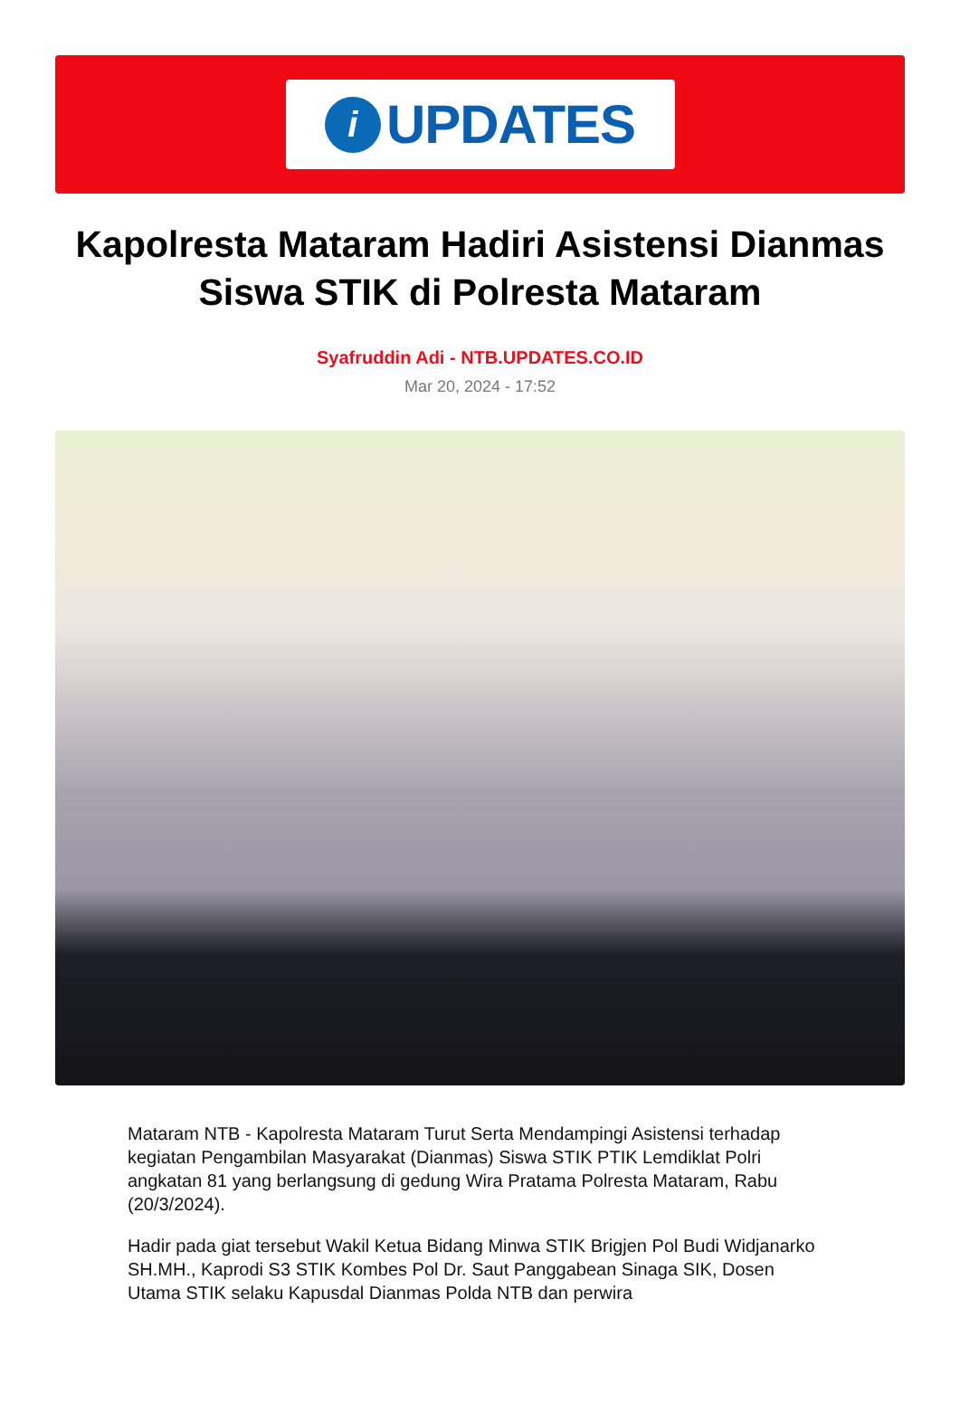i
UPDATES
Kapolresta Mataram Hadiri Asistensi Dianmas Siswa STIK di Polresta Mataram
Syafruddin Adi - NTB.UPDATES.CO.ID
Mar 20, 2024 - 17:52
Mataram NTB - Kapolresta Mataram Turut Serta Mendampingi Asistensi terhadap kegiatan Pengambilan Masyarakat (Dianmas) Siswa STIK PTIK Lemdiklat Polri angkatan 81 yang berlangsung di gedung Wira Pratama Polresta Mataram, Rabu (20/3/2024).
Hadir pada giat tersebut Wakil Ketua Bidang Minwa STIK Brigjen Pol Budi Widjanarko SH.MH., Kaprodi S3 STIK Kombes Pol Dr. Saut Panggabean Sinaga SIK, Dosen Utama STIK selaku Kapusdal Dianmas Polda NTB dan perwira